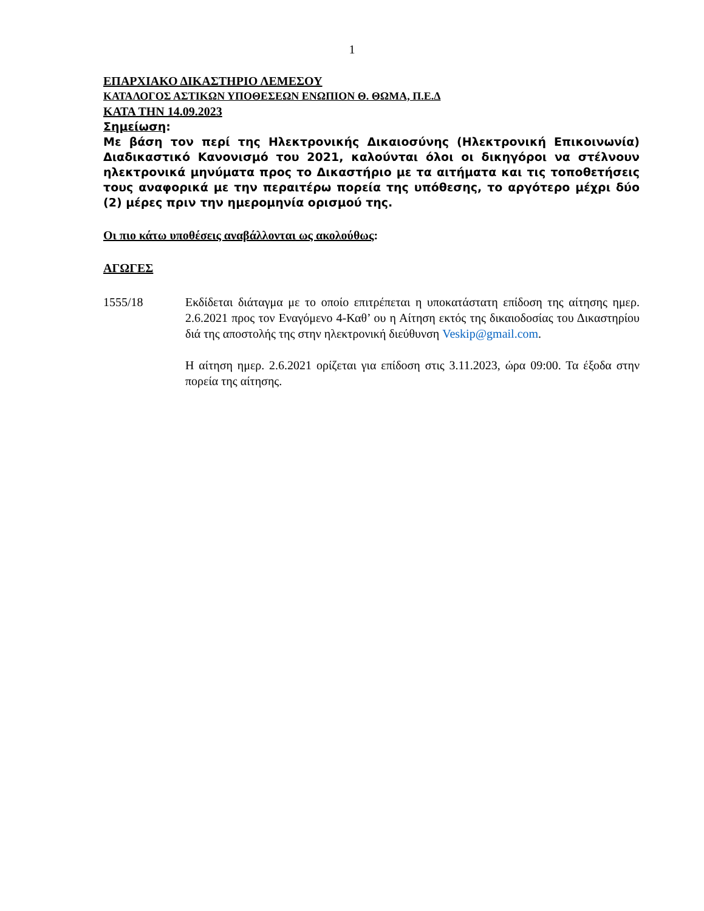1
ΕΠΑΡΧΙΑΚΟ ΔΙΚΑΣΤΗΡΙΟ ΛΕΜΕΣΟΥ
ΚΑΤΑΛΟΓΟΣ ΑΣΤΙΚΩΝ ΥΠΟΘΕΣΕΩΝ ΕΝΩΠΙΟΝ Θ. ΘΩΜΑ, Π.Ε.Δ
ΚΑΤΑ ΤΗΝ 14.09.2023
Σημείωση:
Με βάση τον περί της Ηλεκτρονικής Δικαιοσύνης (Ηλεκτρονική Επικοινωνία) Διαδικαστικό Κανονισμό του 2021, καλούνται όλοι οι δικηγόροι να στέλνουν ηλεκτρονικά μηνύματα προς το Δικαστήριο με τα αιτήματα και τις τοποθετήσεις τους αναφορικά με την περαιτέρω πορεία της υπόθεσης, το αργότερο μέχρι δύο (2) μέρες πριν την ημερομηνία ορισμού της.
Οι πιο κάτω υποθέσεις αναβάλλονται ως ακολούθως:
ΑΓΩΓΕΣ
1555/18 Εκδίδεται διάταγμα με το οποίο επιτρέπεται η υποκατάστατη επίδοση της αίτησης ημερ. 2.6.2021 προς τον Εναγόμενο 4-Καθ’ ου η Αίτηση εκτός της δικαιοδοσίας του Δικαστηρίου διά της αποστολής της στην ηλεκτρονική διεύθυνση Veskip@gmail.com.
Η αίτηση ημερ. 2.6.2021 ορίζεται για επίδοση στις 3.11.2023, ώρα 09:00. Τα έξοδα στην πορεία της αίτησης.